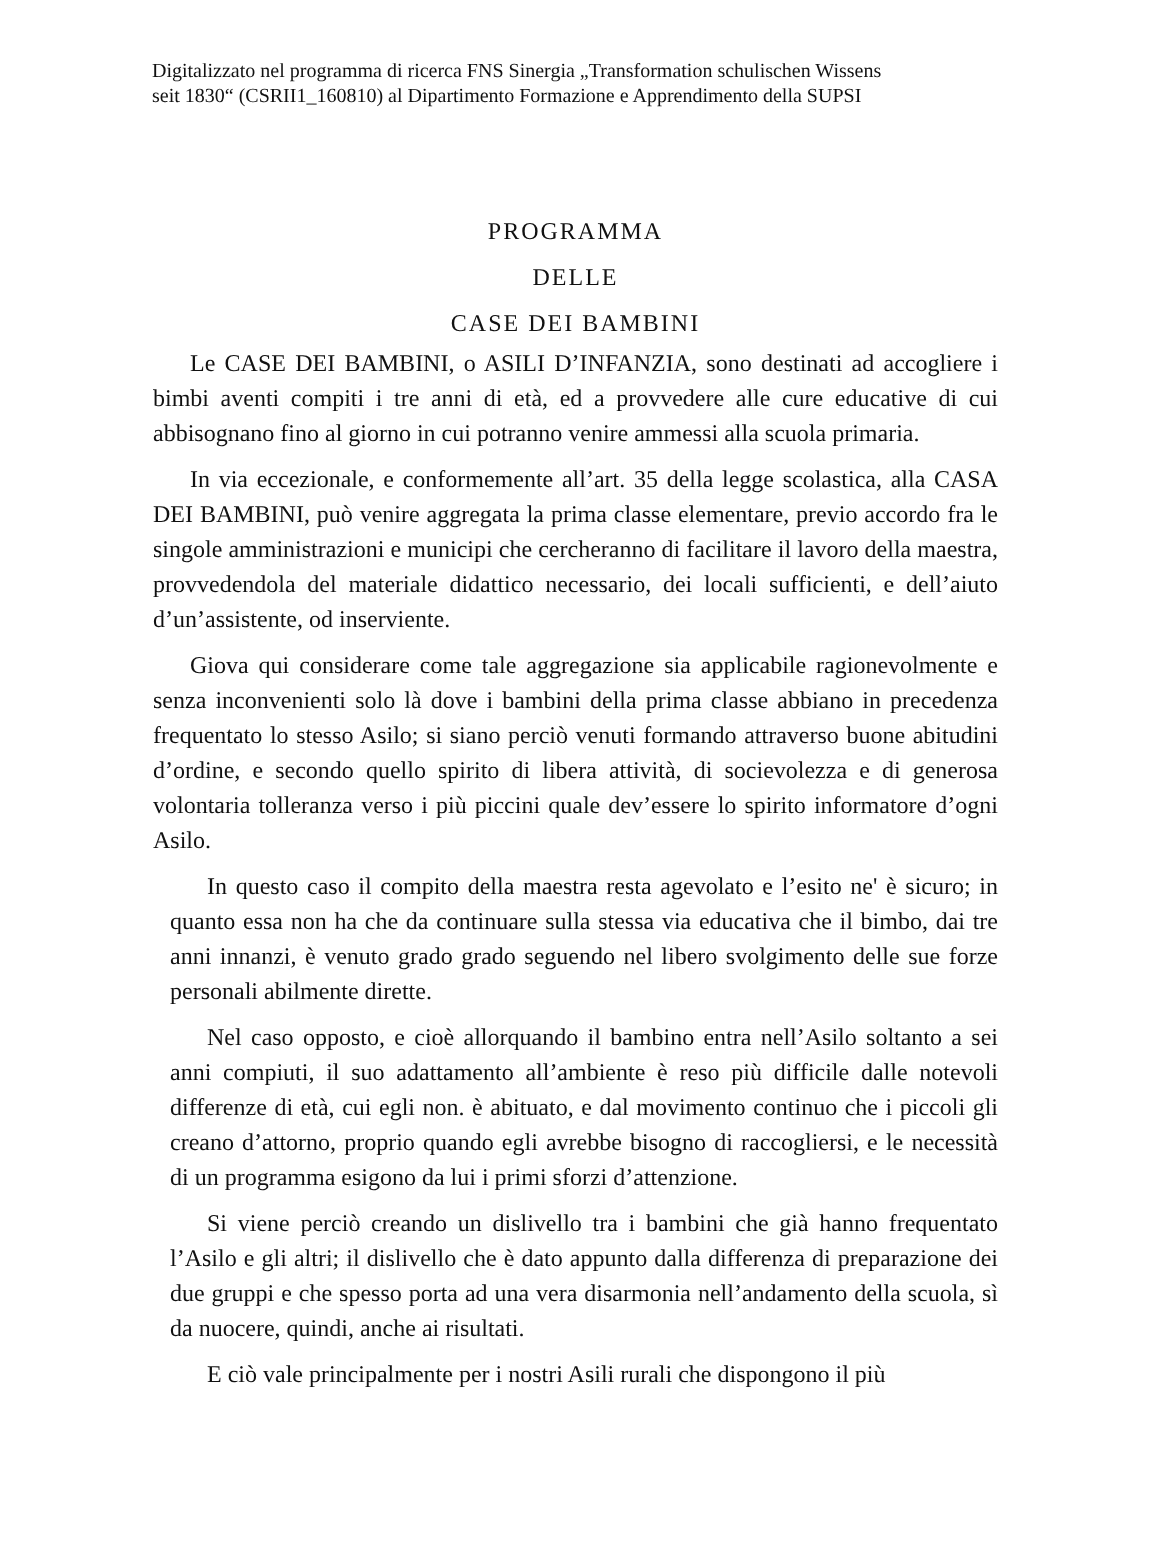Digitalizzato nel programma di ricerca FNS Sinergia „Transformation schulischen Wissens
seit 1830“ (CSRII1_160810) al Dipartimento Formazione e Apprendimento della SUPSI
PROGRAMMA
DELLE
CASE DEI BAMBINI
Le CASE DEI BAMBINI, o ASILI D’INFANZIA, sono destinati ad accogliere i bimbi aventi compiti i tre anni di età, ed a provvedere alle cure educative di cui abbisognano fino al giorno in cui potranno venire ammessi alla scuola primaria.
In via eccezionale, e conformemente all’art. 35 della legge scolastica, alla CASA DEI BAMBINI, può venire aggregata la prima classe elementare, previo accordo fra le singole amministrazioni e municipi che cercheranno di facilitare il lavoro della maestra, provvedendola del materiale didattico necessario, dei locali sufficienti, e dell’aiuto d’un’assistente, od inserviente.
Giova qui considerare come tale aggregazione sia applicabile ragionevolmente e senza inconvenienti solo là dove i bambini della prima classe abbiano in precedenza frequentato lo stesso Asilo; si siano perciò venuti formando attraverso buone abitudini d’ordine, e secondo quello spirito di libera attività, di socievolezza e di generosa volontaria tolleranza verso i più piccini quale dev’essere lo spirito informatore d’ogni Asilo.
In questo caso il compito della maestra resta agevolato e l’esito ne' è sicuro; in quanto essa non ha che da continuare sulla stessa via educativa che il bimbo, dai tre anni innanzi, è venuto grado grado seguendo nel libero svolgimento delle sue forze personali abilmente dirette.
Nel caso opposto, e cioè allorquando il bambino entra nell’Asilo soltanto a sei anni compiuti, il suo adattamento all’ambiente è reso più difficile dalle notevoli differenze di età, cui egli non. è abituato, e dal movimento continuo che i piccoli gli creano d’attorno, proprio quando egli avrebbe bisogno di raccogliersi, e le necessità di un programma esigono da lui i primi sforzi d’attenzione.
Si viene perciò creando un dislivello tra i bambini che già hanno frequentato l’Asilo e gli altri; il dislivello che è dato appunto dalla differenza di preparazione dei due gruppi e che spesso porta ad una vera disarmonia nell’andamento della scuola, sì da nuocere, quindi, anche ai risultati.
E ciò vale principalmente per i nostri Asili rurali che dispongono il più